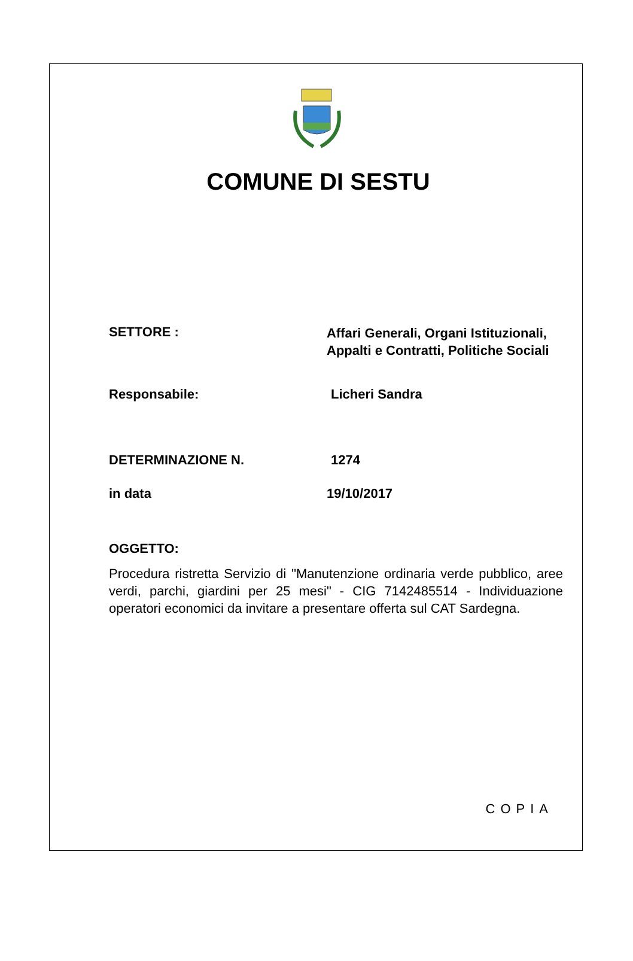COMUNE DI SESTU
SETTORE :
Affari Generali, Organi Istituzionali,
Appalti e Contratti, Politiche Sociali
Responsabile: Licheri Sandra
DETERMINAZIONE N. 1274
in data 19/10/2017
OGGETTO:
Procedura ristretta Servizio di "Manutenzione ordinaria verde pubblico, aree verdi, parchi, giardini per 25 mesi" - CIG 7142485514 - Individuazione operatori economici da invitare a presentare offerta sul CAT Sardegna.
COPIA